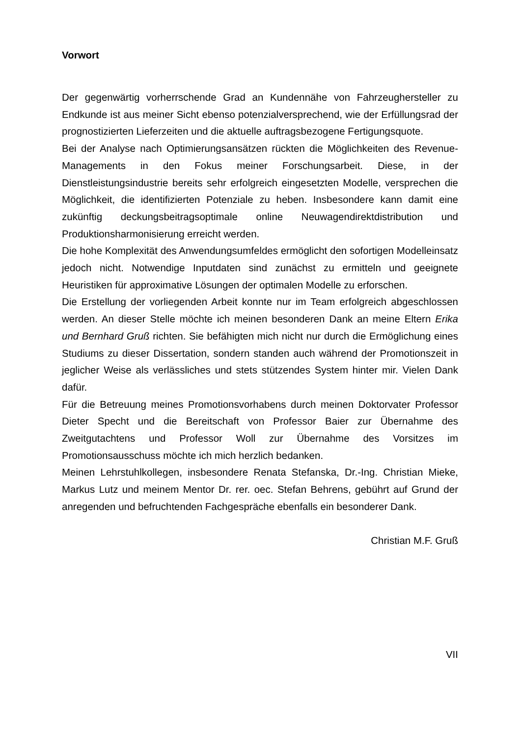Vorwort
Der gegenwärtig vorherrschende Grad an Kundennähe von Fahrzeug­hersteller zu Endkunde ist aus meiner Sicht ebenso potenzialversprechend, wie der Erfüllungsrad der prognostizierten Lieferzeiten und die aktuelle auf­tragsbezogene Fertigungsquote.
Bei der Analyse nach Optimierungsansätzen rückten die Möglichkeiten des Revenue-Managements in den Fokus meiner Forschungsarbeit. Diese, in der Dienstleistungsindustrie bereits sehr erfolgreich eingesetzten Modelle, ver­sprechen die Möglichkeit, die identifizierten Potenziale zu heben. Insbesonde­re kann damit eine zukünftig deckungsbeitragsoptimale online Neuwagendi­rektdistribution und Produktionsharmonisierung erreicht werden.
Die hohe Komplexität des Anwendungsumfeldes ermöglicht den sofortigen Modelleinsatz jedoch nicht. Notwendige Inputdaten sind zunächst zu ermitteln und geeignete Heuristiken für approximative Lösungen der optimalen Modelle zu erforschen.
Die Erstellung der vorliegenden Arbeit konnte nur im Team erfolgreich abge­schlossen werden. An dieser Stelle möchte ich meinen besonderen Dank an meine Eltern Erika und Bernhard Gruß richten. Sie befähigten mich nicht nur durch die Ermöglichung eines Studiums zu dieser Dissertation, sondern stan­den auch während der Promotionszeit in jeglicher Weise als verlässliches und stets stützendes System hinter mir. Vielen Dank dafür.
Für die Betreuung meines Promotionsvorhabens durch meinen Doktorvater Professor Dieter Specht und die Bereitschaft von Professor Baier zur Über­nahme des Zweitgutachtens und Professor Woll zur Übernahme des Vorsitzes im Promotionsausschuss möchte ich mich herzlich bedanken.
Meinen Lehrstuhlkollegen, insbesondere Renata Stefanska, Dr.-Ing. Christian Mieke, Markus Lutz und meinem Mentor Dr. rer. oec. Stefan Behrens, gebührt auf Grund der anregenden und befruchtenden Fachgespräche ebenfalls ein besonderer Dank.
Christian M.F. Gruß
VII